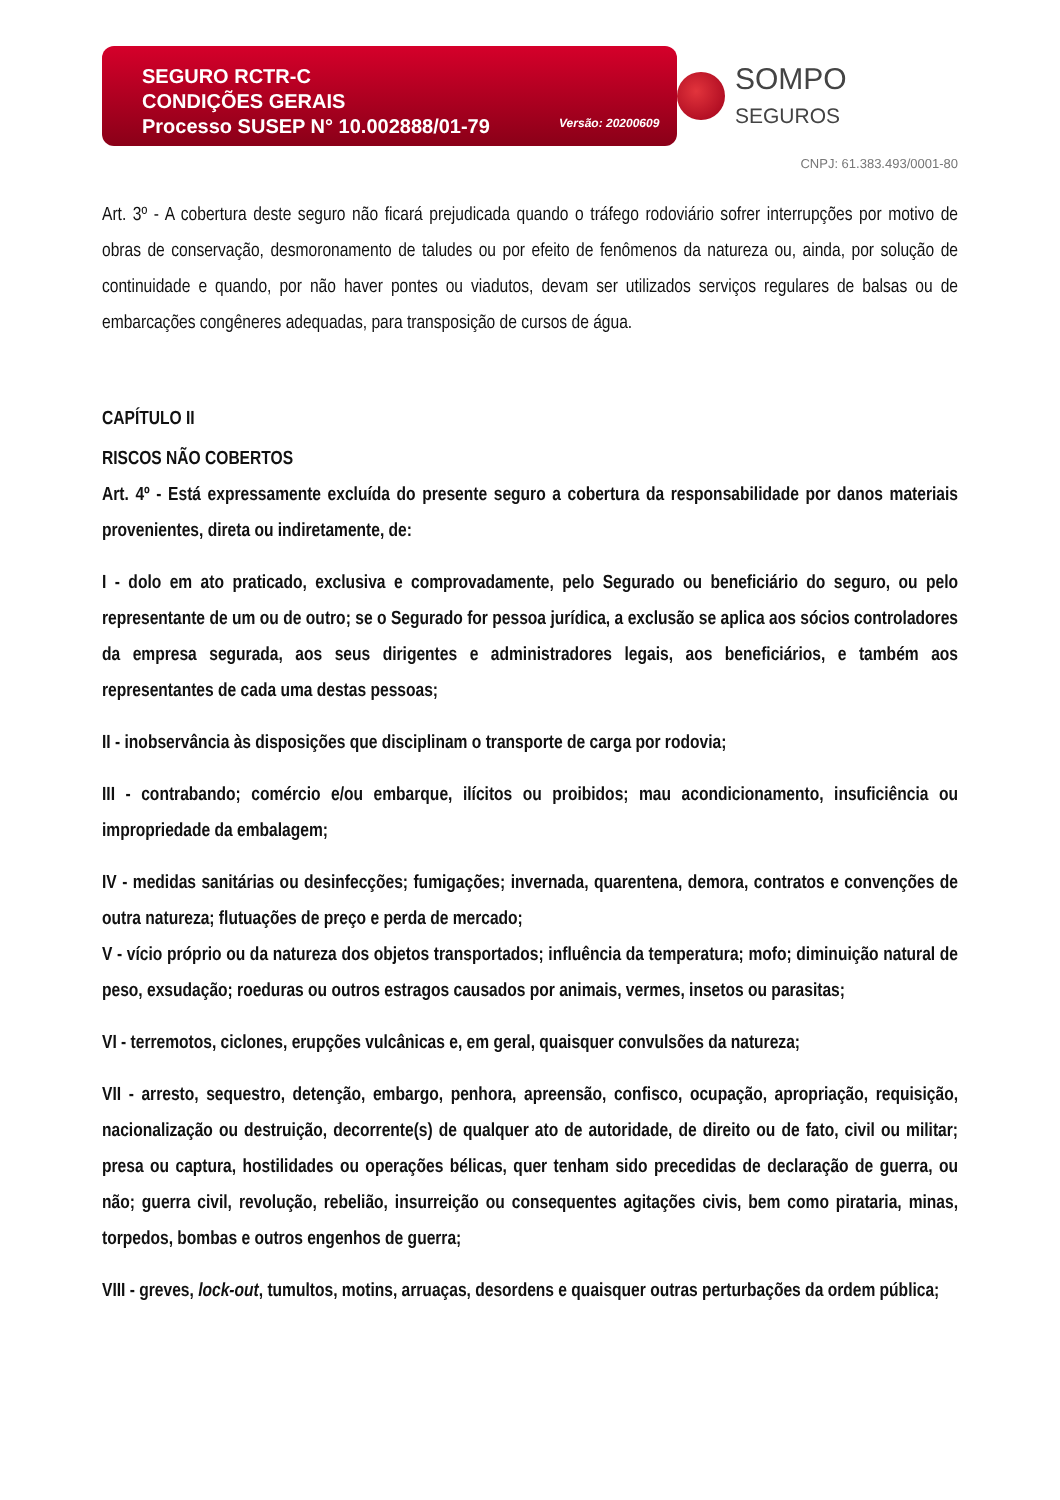SEGURO RCTR-C
CONDIÇÕES GERAIS
Processo SUSEP N° 10.002888/01-79
Versão: 20200609
SOMPO SEGUROS
CNPJ: 61.383.493/0001-80
Art. 3º - A cobertura deste seguro não ficará prejudicada quando o tráfego rodoviário sofrer interrupções por motivo de obras de conservação, desmoronamento de taludes ou por efeito de fenômenos da natureza ou, ainda, por solução de continuidade e quando, por não haver pontes ou viadutos, devam ser utilizados serviços regulares de balsas ou de embarcações congêneres adequadas, para transposição de cursos de água.
CAPÍTULO II
RISCOS NÃO COBERTOS
Art. 4º - Está expressamente excluída do presente seguro a cobertura da responsabilidade por danos materiais provenientes, direta ou indiretamente, de:
I - dolo em ato praticado, exclusiva e comprovadamente, pelo Segurado ou beneficiário do seguro, ou pelo representante de um ou de outro; se o Segurado for pessoa jurídica, a exclusão se aplica aos sócios controladores da empresa segurada, aos seus dirigentes e administradores legais, aos beneficiários, e também aos representantes de cada uma destas pessoas;
II - inobservância às disposições que disciplinam o transporte de carga por rodovia;
III - contrabando; comércio e/ou embarque, ilícitos ou proibidos; mau acondicionamento, insuficiência ou impropriedade da embalagem;
IV - medidas sanitárias ou desinfecções; fumigações; invernada, quarentena, demora, contratos e convenções de outra natureza; flutuações de preço e perda de mercado;
V - vício próprio ou da natureza dos objetos transportados; influência da temperatura; mofo; diminuição natural de peso, exsudação; roeduras ou outros estragos causados por animais, vermes, insetos ou parasitas;
VI - terremotos, ciclones, erupções vulcânicas e, em geral, quaisquer convulsões da natureza;
VII - arresto, sequestro, detenção, embargo, penhora, apreensão, confisco, ocupação, apropriação, requisição, nacionalização ou destruição, decorrente(s) de qualquer ato de autoridade, de direito ou de fato, civil ou militar; presa ou captura, hostilidades ou operações bélicas, quer tenham sido precedidas de declaração de guerra, ou não; guerra civil, revolução, rebelião, insurreição ou consequentes agitações civis, bem como pirataria, minas, torpedos, bombas e outros engenhos de guerra;
VIII - greves, lock-out, tumultos, motins, arruaças, desordens e quaisquer outras perturbações da ordem pública;